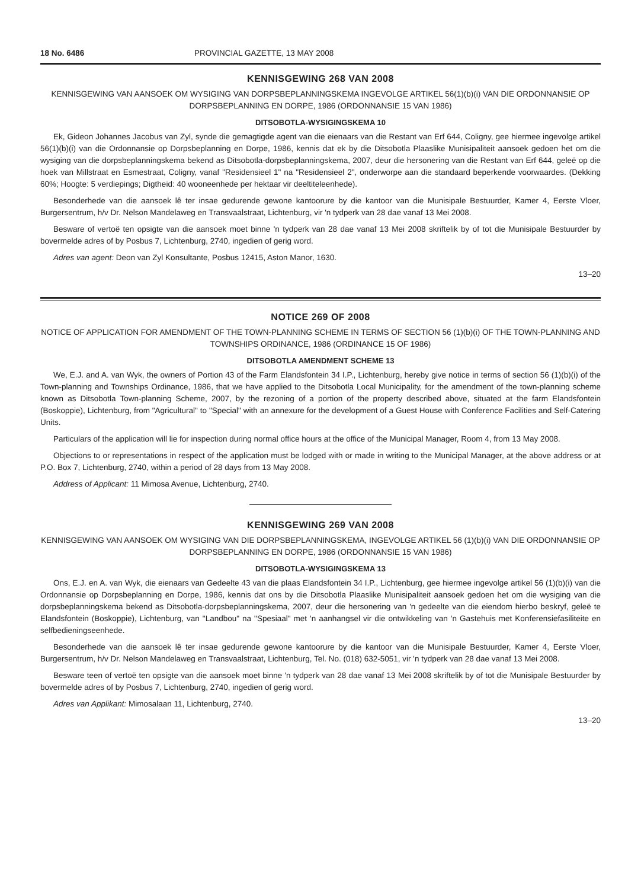18 No. 6486 PROVINCIAL GAZETTE, 13 MAY 2008
KENNISGEWING 268 VAN 2008
KENNISGEWING VAN AANSOEK OM WYSIGING VAN DORPSBEPLANNINGSKEMA INGEVOLGE ARTIKEL 56(1)(b)(i) VAN DIE ORDONNANSIE OP DORPSBEPLANNING EN DORPE, 1986 (ORDONNANSIE 15 VAN 1986)
DITSOBOTLA-WYSIGINGSKEMA 10
Ek, Gideon Johannes Jacobus van Zyl, synde die gemagtigde agent van die eienaars van die Restant van Erf 644, Coligny, gee hiermee ingevolge artikel 56(1)(b)(i) van die Ordonnansie op Dorpsbeplanning en Dorpe, 1986, kennis dat ek by die Ditsobotla Plaaslike Munisipaliteit aansoek gedoen het om die wysiging van die dorpsbeplanningskema bekend as Ditsobotla-dorpsbeplanningskema, 2007, deur die hersonering van die Restant van Erf 644, geleë op die hoek van Millstraat en Esmestraat, Coligny, vanaf "Residensieel 1" na "Residensieel 2", onderworpe aan die standaard beperkende voorwaardes. (Dekking 60%; Hoogte: 5 verdiepings; Digtheid: 40 wooneenhede per hektaar vir deeltiteleenhede).
Besonderhede van die aansoek lê ter insae gedurende gewone kantoorure by die kantoor van die Munisipale Bestuurder, Kamer 4, Eerste Vloer, Burgersentrum, h/v Dr. Nelson Mandelaweg en Transvaalstraat, Lichtenburg, vir 'n tydperk van 28 dae vanaf 13 Mei 2008.
Besware of vertoë ten opsigte van die aansoek moet binne 'n tydperk van 28 dae vanaf 13 Mei 2008 skriftelik by of tot die Munisipale Bestuurder by bovermelde adres of by Posbus 7, Lichtenburg, 2740, ingedien of gerig word.
Adres van agent: Deon van Zyl Konsultante, Posbus 12415, Aston Manor, 1630.
13–20
NOTICE 269 OF 2008
NOTICE OF APPLICATION FOR AMENDMENT OF THE TOWN-PLANNING SCHEME IN TERMS OF SECTION 56 (1)(b)(i) OF THE TOWN-PLANNING AND TOWNSHIPS ORDINANCE, 1986 (ORDINANCE 15 OF 1986)
DITSOBOTLA AMENDMENT SCHEME 13
We, E.J. and A. van Wyk, the owners of Portion 43 of the Farm Elandsfontein 34 I.P., Lichtenburg, hereby give notice in terms of section 56 (1)(b)(i) of the Town-planning and Townships Ordinance, 1986, that we have applied to the Ditsobotla Local Municipality, for the amendment of the town-planning scheme known as Ditsobotla Town-planning Scheme, 2007, by the rezoning of a portion of the property described above, situated at the farm Elandsfontein (Boskoppie), Lichtenburg, from "Agricultural" to "Special" with an annexure for the development of a Guest House with Conference Facilities and Self-Catering Units.
Particulars of the application will lie for inspection during normal office hours at the office of the Municipal Manager, Room 4, from 13 May 2008.
Objections to or representations in respect of the application must be lodged with or made in writing to the Municipal Manager, at the above address or at P.O. Box 7, Lichtenburg, 2740, within a period of 28 days from 13 May 2008.
Address of Applicant: 11 Mimosa Avenue, Lichtenburg, 2740.
KENNISGEWING 269 VAN 2008
KENNISGEWING VAN AANSOEK OM WYSIGING VAN DIE DORPSBEPLANNINGSKEMA, INGEVOLGE ARTIKEL 56 (1)(b)(i) VAN DIE ORDONNANSIE OP DORPSBEPLANNING EN DORPE, 1986 (ORDONNANSIE 15 VAN 1986)
DITSOBOTLA-WYSIGINGSKEMA 13
Ons, E.J. en A. van Wyk, die eienaars van Gedeelte 43 van die plaas Elandsfontein 34 I.P., Lichtenburg, gee hiermee ingevolge artikel 56 (1)(b)(i) van die Ordonnansie op Dorpsbeplanning en Dorpe, 1986, kennis dat ons by die Ditsobotla Plaaslike Munisipaliteit aansoek gedoen het om die wysiging van die dorpsbeplanningskema bekend as Ditsobotla-dorpsbeplanningskema, 2007, deur die hersonering van 'n gedeelte van die eiendom hierbo beskryf, geleë te Elandsfontein (Boskoppie), Lichtenburg, van "Landbou" na "Spesiaal" met 'n aanhangsel vir die ontwikkeling van 'n Gastehuis met Konferensiefasiliteite en selfbedieningseenhede.
Besonderhede van die aansoek lê ter insae gedurende gewone kantoorure by die kantoor van die Munisipale Bestuurder, Kamer 4, Eerste Vloer, Burgersentrum, h/v Dr. Nelson Mandelaweg en Transvaalstraat, Lichtenburg, Tel. No. (018) 632-5051, vir 'n tydperk van 28 dae vanaf 13 Mei 2008.
Besware teen of vertoë ten opsigte van die aansoek moet binne 'n tydperk van 28 dae vanaf 13 Mei 2008 skriftelik by of tot die Munisipale Bestuurder by bovermelde adres of by Posbus 7, Lichtenburg, 2740, ingedien of gerig word.
Adres van Applikant: Mimosalaan 11, Lichtenburg, 2740.
13–20